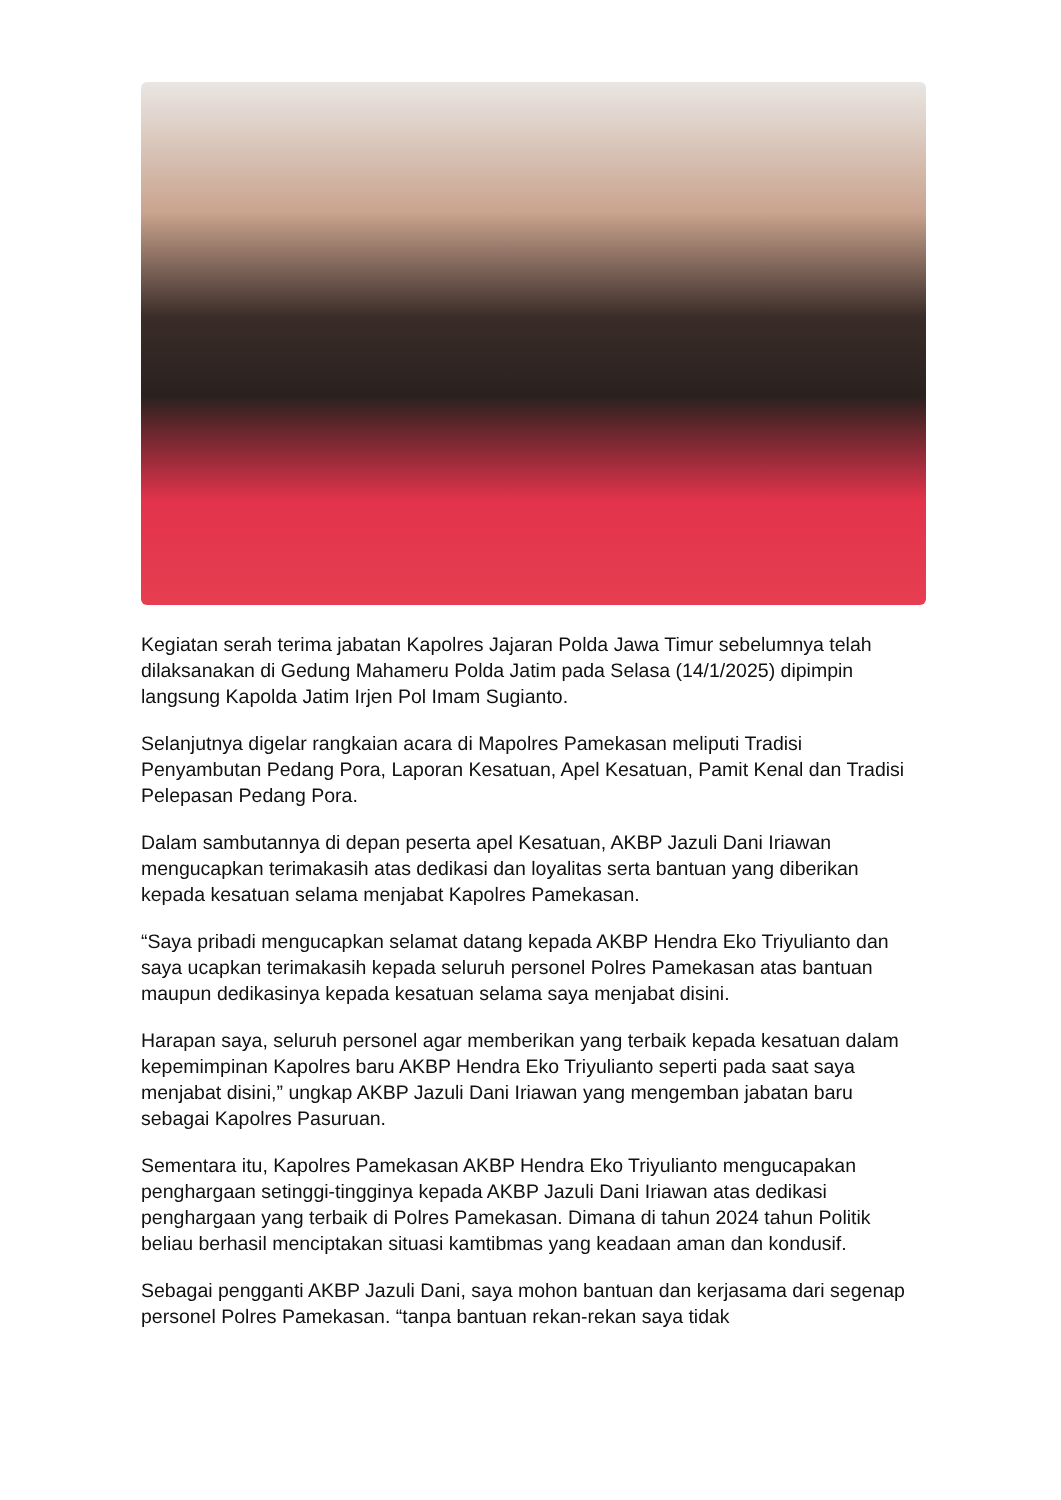Kegiatan serah terima jabatan Kapolres Jajaran Polda Jawa Timur sebelumnya telah dilaksanakan di Gedung Mahameru Polda Jatim pada Selasa (14/1/2025) dipimpin langsung Kapolda Jatim Irjen Pol Imam Sugianto.
Selanjutnya digelar rangkaian acara di Mapolres Pamekasan meliputi Tradisi Penyambutan Pedang Pora, Laporan Kesatuan, Apel Kesatuan, Pamit Kenal dan Tradisi Pelepasan Pedang Pora.
Dalam sambutannya di depan peserta apel Kesatuan, AKBP Jazuli Dani Iriawan mengucapkan terimakasih atas dedikasi dan loyalitas serta bantuan yang diberikan kepada kesatuan selama menjabat Kapolres Pamekasan.
“Saya pribadi mengucapkan selamat datang kepada AKBP Hendra Eko Triyulianto dan saya ucapkan terimakasih kepada seluruh personel Polres Pamekasan atas bantuan maupun dedikasinya kepada kesatuan selama saya menjabat disini.
Harapan saya, seluruh personel agar memberikan yang terbaik kepada kesatuan dalam kepemimpinan Kapolres baru AKBP Hendra Eko Triyulianto seperti pada saat saya menjabat disini,” ungkap AKBP Jazuli Dani Iriawan yang mengemban jabatan baru sebagai Kapolres Pasuruan.
Sementara itu, Kapolres Pamekasan AKBP Hendra Eko Triyulianto mengucapakan penghargaan setinggi-tingginya kepada AKBP Jazuli Dani Iriawan atas dedikasi penghargaan yang terbaik di Polres Pamekasan. Dimana di tahun 2024 tahun Politik beliau berhasil menciptakan situasi kamtibmas yang keadaan aman dan kondusif.
Sebagai pengganti AKBP Jazuli Dani, saya mohon bantuan dan kerjasama dari segenap personel Polres Pamekasan. “tanpa bantuan rekan-rekan saya tidak